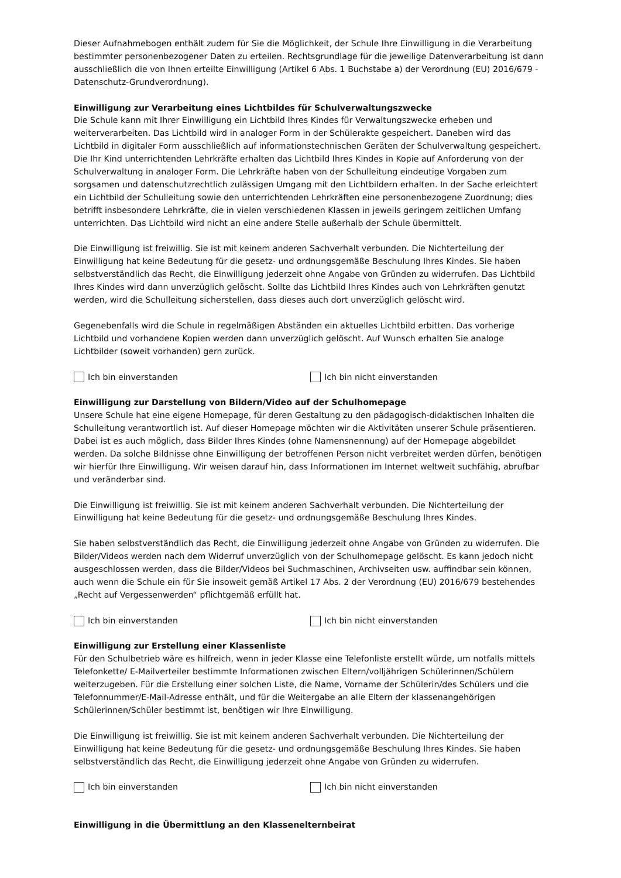Dieser Aufnahmebogen enthält zudem für Sie die Möglichkeit, der Schule Ihre Einwilligung in die Verarbeitung bestimmter personenbezogener Daten zu erteilen. Rechtsgrundlage für die jeweilige Datenverarbeitung ist dann ausschließlich die von Ihnen erteilte Einwilligung (Artikel 6 Abs. 1 Buchstabe a) der Verordnung (EU) 2016/679 - Datenschutz-Grundverordnung).
Einwilligung zur Verarbeitung eines Lichtbildes für Schulverwaltungszwecke
Die Schule kann mit Ihrer Einwilligung ein Lichtbild Ihres Kindes für Verwaltungszwecke erheben und weiterverarbeiten. Das Lichtbild wird in analoger Form in der Schülerakte gespeichert. Daneben wird das Lichtbild in digitaler Form ausschließlich auf informationstechnischen Geräten der Schulverwaltung gespeichert. Die Ihr Kind unterrichtenden Lehrkräfte erhalten das Lichtbild Ihres Kindes in Kopie auf Anforderung von der Schulverwaltung in analoger Form. Die Lehrkräfte haben von der Schulleitung eindeutige Vorgaben zum sorgsamen und datenschutzrechtlich zulässigen Umgang mit den Lichtbildern erhalten. In der Sache erleichtert ein Lichtbild der Schulleitung sowie den unterrichtenden Lehrkräften eine personenbezogene Zuordnung; dies betrifft insbesondere Lehrkräfte, die in vielen verschiedenen Klassen in jeweils geringem zeitlichen Umfang unterrichten. Das Lichtbild wird nicht an eine andere Stelle außerhalb der Schule übermittelt.
Die Einwilligung ist freiwillig. Sie ist mit keinem anderen Sachverhalt verbunden. Die Nichterteilung der Einwilligung hat keine Bedeutung für die gesetz- und ordnungsgemäße Beschulung Ihres Kindes. Sie haben selbstverständlich das Recht, die Einwilligung jederzeit ohne Angabe von Gründen zu widerrufen. Das Lichtbild Ihres Kindes wird dann unverzüglich gelöscht. Sollte das Lichtbild Ihres Kindes auch von Lehrkräften genutzt werden, wird die Schulleitung sicherstellen, dass dieses auch dort unverzüglich gelöscht wird.
Gegenebenfalls wird die Schule in regelmäßigen Abständen ein aktuelles Lichtbild erbitten. Das vorherige Lichtbild und vorhandene Kopien werden dann unverzüglich gelöscht. Auf Wunsch erhalten Sie analoge Lichtbilder (soweit vorhanden) gern zurück.
Ich bin einverstanden Ich bin nicht einverstanden
Einwilligung zur Darstellung von Bildern/Video auf der Schulhomepage
Unsere Schule hat eine eigene Homepage, für deren Gestaltung zu den pädagogisch-didaktischen Inhalten die Schulleitung verantwortlich ist. Auf dieser Homepage möchten wir die Aktivitäten unserer Schule präsentieren. Dabei ist es auch möglich, dass Bilder Ihres Kindes (ohne Namensnennung) auf der Homepage abgebildet werden. Da solche Bildnisse ohne Einwilligung der betroffenen Person nicht verbreitet werden dürfen, benötigen wir hierfür Ihre Einwilligung. Wir weisen darauf hin, dass Informationen im Internet weltweit suchfähig, abrufbar und veränderbar sind.
Die Einwilligung ist freiwillig. Sie ist mit keinem anderen Sachverhalt verbunden. Die Nichterteilung der Einwilligung hat keine Bedeutung für die gesetz- und ordnungsgemäße Beschulung Ihres Kindes.
Sie haben selbstverständlich das Recht, die Einwilligung jederzeit ohne Angabe von Gründen zu widerrufen. Die Bilder/Videos werden nach dem Widerruf unverzüglich von der Schulhomepage gelöscht. Es kann jedoch nicht ausgeschlossen werden, dass die Bilder/Videos bei Suchmaschinen, Archivseiten usw. auffindbar sein können, auch wenn die Schule ein für Sie insoweit gemäß Artikel 17 Abs. 2 der Verordnung (EU) 2016/679 bestehendes „Recht auf Vergessenwerden“ pflichtgemäß erfüllt hat.
Ich bin einverstanden Ich bin nicht einverstanden
Einwilligung zur Erstellung einer Klassenliste
Für den Schulbetrieb wäre es hilfreich, wenn in jeder Klasse eine Telefonliste erstellt würde, um notfalls mittels Telefonkette/ E-Mailverteiler bestimmte Informationen zwischen Eltern/volljährigen Schülerinnen/Schülern weiterzugeben. Für die Erstellung einer solchen Liste, die Name, Vorname der Schülerin/des Schülers und die Telefonnummer/E-Mail-Adresse enthält, und für die Weitergabe an alle Eltern der klassenangehörigen Schülerinnen/Schüler bestimmt ist, benötigen wir Ihre Einwilligung.
Die Einwilligung ist freiwillig. Sie ist mit keinem anderen Sachverhalt verbunden. Die Nichterteilung der Einwilligung hat keine Bedeutung für die gesetz- und ordnungsgemäße Beschulung Ihres Kindes. Sie haben selbstverständlich das Recht, die Einwilligung jederzeit ohne Angabe von Gründen zu widerrufen.
Ich bin einverstanden Ich bin nicht einverstanden
Einwilligung in die Übermittlung an den Klassenelternbeirat